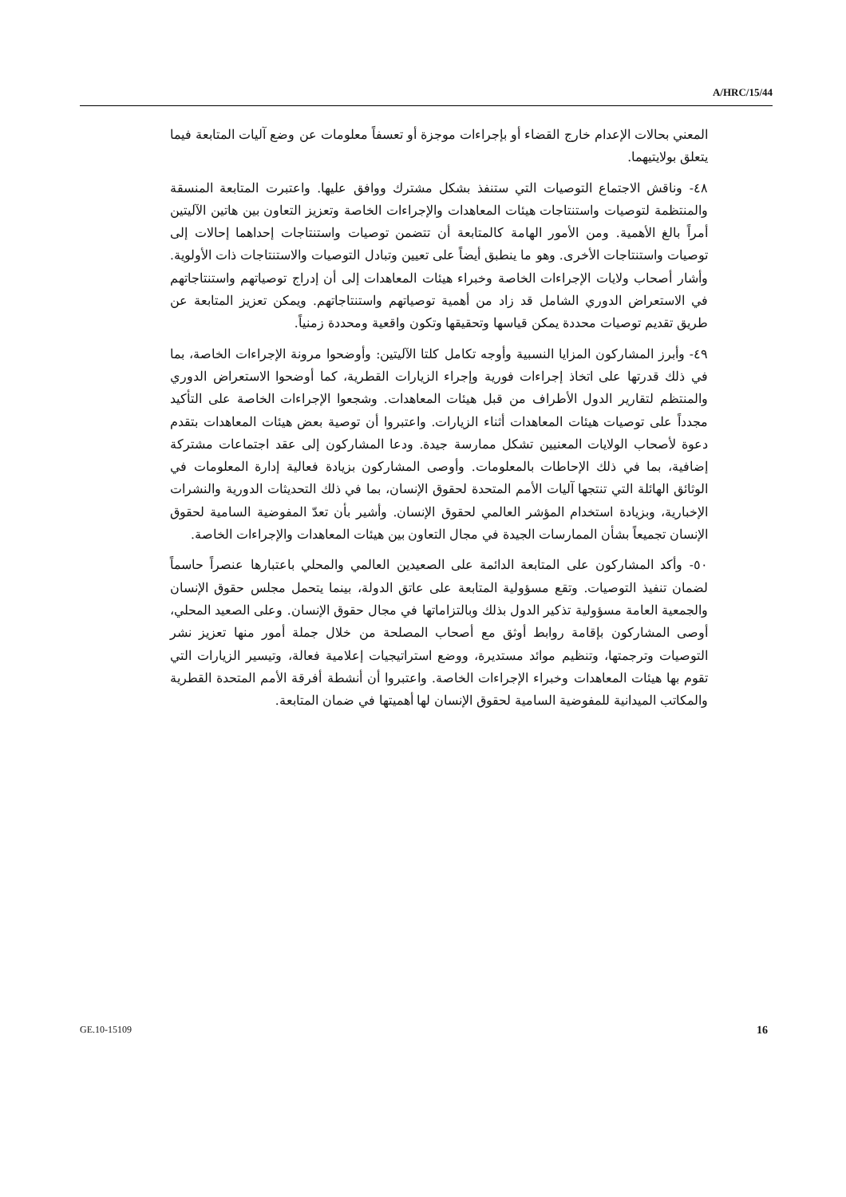A/HRC/15/44
المعني بحالات الإعدام خارج القضاء أو بإجراءات موجزة أو تعسفاً معلومات عن وضع آليات المتابعة فيما يتعلق بولايتيهما.
٤٨- وناقش الاجتماع التوصيات التي ستنفذ بشكل مشترك ووافق عليها. واعتبرت المتابعة المنسقة والمنتظمة لتوصيات واستنتاجات هيئات المعاهدات والإجراءات الخاصة وتعزيز التعاون بين هاتين الآليتين أمراً بالغ الأهمية. ومن الأمور الهامة كالمتابعة أن تتضمن توصيات واستنتاجات إحداهما إحالات إلى توصيات واستنتاجات الأخرى. وهو ما ينطبق أيضاً على تعيين وتبادل التوصيات والاستنتاجات ذات الأولوية. وأشار أصحاب ولايات الإجراءات الخاصة وخبراء هيئات المعاهدات إلى أن إدراج توصياتهم واستنتاجاتهم في الاستعراض الدوري الشامل قد زاد من أهمية توصياتهم واستنتاجاتهم. ويمكن تعزيز المتابعة عن طريق تقديم توصيات محددة يمكن قياسها وتحقيقها وتكون واقعية ومحددة زمنياً.
٤٩- وأبرز المشاركون المزايا النسبية وأوجه تكامل كلتا الآليتين: وأوضحوا مرونة الإجراءات الخاصة، بما في ذلك قدرتها على اتخاذ إجراءات فورية وإجراء الزيارات القطرية، كما أوضحوا الاستعراض الدوري والمنتظم لتقارير الدول الأطراف من قبل هيئات المعاهدات. وشجعوا الإجراءات الخاصة على التأكيد مجدداً على توصيات هيئات المعاهدات أثناء الزيارات. واعتبروا أن توصية بعض هيئات المعاهدات بتقدم دعوة لأصحاب الولايات المعنيين تشكل ممارسة جيدة. ودعا المشاركون إلى عقد اجتماعات مشتركة إضافية، بما في ذلك الإحاطات بالمعلومات. وأوصى المشاركون بزيادة فعالية إدارة المعلومات في الوثائق الهائلة التي تنتجها آليات الأمم المتحدة لحقوق الإنسان، بما في ذلك التحديثات الدورية والنشرات الإخبارية، وبزيادة استخدام المؤشر العالمي لحقوق الإنسان. وأشير بأن تعدّ المفوضية السامية لحقوق الإنسان تجميعاً بشأن الممارسات الجيدة في مجال التعاون بين هيئات المعاهدات والإجراءات الخاصة.
٥٠- وأكد المشاركون على المتابعة الدائمة على الصعيدين العالمي والمحلي باعتبارها عنصراً حاسماً لضمان تنفيذ التوصيات. وتقع مسؤولية المتابعة على عاتق الدولة، بينما يتحمل مجلس حقوق الإنسان والجمعية العامة مسؤولية تذكير الدول بذلك وبالتزاماتها في مجال حقوق الإنسان. وعلى الصعيد المحلي، أوصى المشاركون بإقامة روابط أوثق مع أصحاب المصلحة من خلال جملة أمور منها تعزيز نشر التوصيات وترجمتها، وتنظيم موائد مستديرة، ووضع استراتيجيات إعلامية فعالة، وتيسير الزيارات التي تقوم بها هيئات المعاهدات وخبراء الإجراءات الخاصة. واعتبروا أن أنشطة أفرقة الأمم المتحدة القطرية والمكاتب الميدانية للمفوضية السامية لحقوق الإنسان لها أهميتها في ضمان المتابعة.
GE.10-15109 16